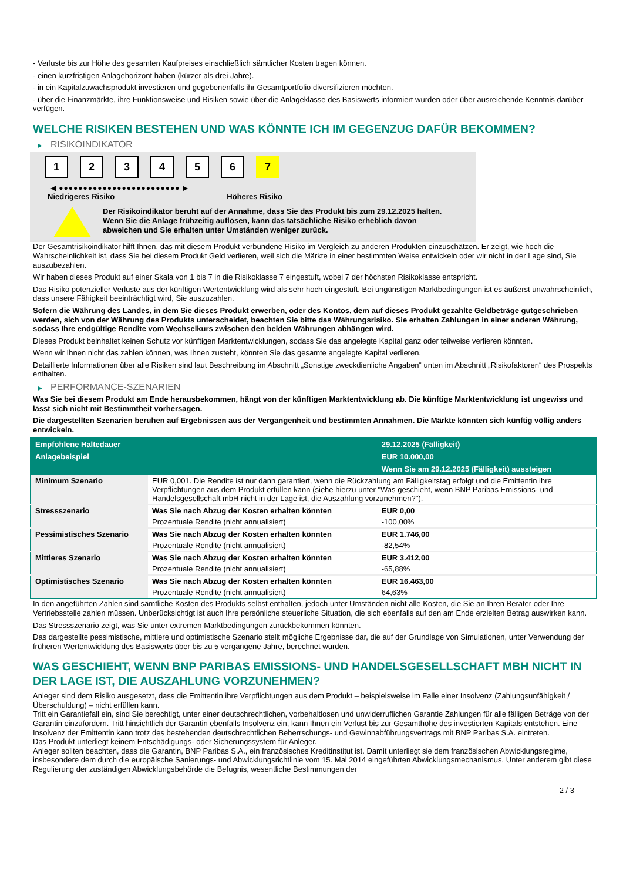- Verluste bis zur Höhe des gesamten Kaufpreises einschließlich sämtlicher Kosten tragen können.
- einen kurzfristigen Anlagehorizont haben (kürzer als drei Jahre).
- in ein Kapitalzuwachsprodukt investieren und gegebenenfalls ihr Gesamtportfolio diversifizieren möchten.
- über die Finanzmärkte, ihre Funktionsweise und Risiken sowie über die Anlageklasse des Basiswerts informiert wurden oder über ausreichende Kenntnis darüber verfügen.
WELCHE RISIKEN BESTEHEN UND WAS KÖNNTE ICH IM GEGENZUG DAFÜR BEKOMMEN?
▶ RISIKOINDIKATOR
1 2 3 4 5 6 7
◀ ●●●●●●●●●●●●●●●●●●●●●●●●● ▶
Niedrigeres Risiko Höheres Risiko
Der Risikoindikator beruht auf der Annahme, dass Sie das Produkt bis zum 29.12.2025 halten.
Wenn Sie die Anlage frühzeitig auflösen, kann das tatsächliche Risiko erheblich davon abweichen und Sie erhalten unter Umständen weniger zurück.
Der Gesamtrisikoindikator hilft Ihnen, das mit diesem Produkt verbundene Risiko im Vergleich zu anderen Produkten einzuschätzen. Er zeigt, wie hoch die Wahrscheinlichkeit ist, dass Sie bei diesem Produkt Geld verlieren, weil sich die Märkte in einer bestimmten Weise entwickeln oder wir nicht in der Lage sind, Sie auszubezahlen.
Wir haben dieses Produkt auf einer Skala von 1 bis 7 in die Risikoklasse 7 eingestuft, wobei 7 der höchsten Risikoklasse entspricht.
Das Risiko potenzieller Verluste aus der künftigen Wertentwicklung wird als sehr hoch eingestuft. Bei ungünstigen Marktbedingungen ist es äußerst unwahrscheinlich, dass unsere Fähigkeit beeinträchtigt wird, Sie auszuzahlen.
Sofern die Währung des Landes, in dem Sie dieses Produkt erwerben, oder des Kontos, dem auf dieses Produkt gezahlte Geldbeträge gutgeschrieben werden, sich von der Währung des Produkts unterscheidet, beachten Sie bitte das Währungsrisiko. Sie erhalten Zahlungen in einer anderen Währung, sodass Ihre endgültige Rendite vom Wechselkurs zwischen den beiden Währungen abhängen wird.
Dieses Produkt beinhaltet keinen Schutz vor künftigen Marktentwicklungen, sodass Sie das angelegte Kapital ganz oder teilweise verlieren könnten.
Wenn wir Ihnen nicht das zahlen können, was Ihnen zusteht, könnten Sie das gesamte angelegte Kapital verlieren.
Detaillierte Informationen über alle Risiken sind laut Beschreibung im Abschnitt „Sonstige zweckdienliche Angaben“ unten im Abschnitt „Risikofaktoren“ des Prospekts enthalten.
▶ PERFORMANCE-SZENARIEN
Was Sie bei diesem Produkt am Ende herausbekommen, hängt von der künftigen Marktentwicklung ab. Die künftige Marktentwicklung ist ungewiss und lässt sich nicht mit Bestimmtheit vorhersagen.
Die dargestellten Szenarien beruhen auf Ergebnissen aus der Vergangenheit und bestimmten Annahmen. Die Märkte könnten sich künftig völlig anders entwickeln.
| Empfohlene Haltedauer | | 29.12.2025 (Fälligkeit) |
| --- | --- | --- |
| Anlagebeispiel | | EUR 10.000,00 |
| | | Wenn Sie am 29.12.2025 (Fälligkeit) aussteigen |
| Minimum Szenario | EUR 0,001. Die Rendite ist nur dann garantiert, wenn die Rückzahlung am Fälligkeitstag erfolgt und die Emittentin ihre Verpflichtungen aus dem Produkt erfüllen kann (siehe hierzu unter "Was geschieht, wenn BNP Paribas Emissions- und Handelsgesellschaft mbH nicht in der Lage ist, die Auszahlung vorzunehmen?"). | |
| Stressszenario | Was Sie nach Abzug der Kosten erhalten könnten | EUR 0,00 |
| | Prozentuale Rendite (nicht annualisiert) | -100,00% |
| Pessimistisches Szenario | Was Sie nach Abzug der Kosten erhalten könnten | EUR 1.746,00 |
| | Prozentuale Rendite (nicht annualisiert) | -82,54% |
| Mittleres Szenario | Was Sie nach Abzug der Kosten erhalten könnten | EUR 3.412,00 |
| | Prozentuale Rendite (nicht annualisiert) | -65,88% |
| Optimistisches Szenario | Was Sie nach Abzug der Kosten erhalten könnten | EUR 16.463,00 |
| | Prozentuale Rendite (nicht annualisiert) | 64,63% |
In den angeführten Zahlen sind sämtliche Kosten des Produkts selbst enthalten, jedoch unter Umständen nicht alle Kosten, die Sie an Ihren Berater oder Ihre Vertriebsstelle zahlen müssen. Unberücksichtigt ist auch Ihre persönliche steuerliche Situation, die sich ebenfalls auf den am Ende erzielten Betrag auswirken kann.
Das Stressszenario zeigt, was Sie unter extremen Marktbedingungen zurückbekommen könnten.
Das dargestellte pessimistische, mittlere und optimistische Szenario stellt mögliche Ergebnisse dar, die auf der Grundlage von Simulationen, unter Verwendung der früheren Wertentwicklung des Basiswerts über bis zu 5 vergangene Jahre, berechnet wurden.
WAS GESCHIEHT, WENN BNP PARIBAS EMISSIONS- UND HANDELSGESELLSCHAFT MBH NICHT IN DER LAGE IST, DIE AUSZAHLUNG VORZUNEHMEN?
Anleger sind dem Risiko ausgesetzt, dass die Emittentin ihre Verpflichtungen aus dem Produkt – beispielsweise im Falle einer Insolvenz (Zahlungsunfähigkeit / Überschuldung) – nicht erfüllen kann.
Tritt ein Garantiefall ein, sind Sie berechtigt, unter einer deutschrechtlichen, vorbehaltlosen und unwiderruflichen Garantie Zahlungen für alle fälligen Beträge von der Garantin einzufordern. Tritt hinsichtlich der Garantin ebenfalls Insolvenz ein, kann Ihnen ein Verlust bis zur Gesamthöhe des investierten Kapitals entstehen. Eine Insolvenz der Emittentin kann trotz des bestehenden deutschrechtlichen Beherrschungs- und Gewinnabführungsvertrags mit BNP Paribas S.A. eintreten.
Das Produkt unterliegt keinem Entschädigungs- oder Sicherungssystem für Anleger.
Anleger sollten beachten, dass die Garantin, BNP Paribas S.A., ein französisches Kreditinstitut ist. Damit unterliegt sie dem französischen Abwicklungsregime, insbesondere dem durch die europäische Sanierungs- und Abwicklungsrichtlinie vom 15. Mai 2014 eingeführten Abwicklungsmechanismus. Unter anderem gibt diese Regulierung der zuständigen Abwicklungsbehörde die Befugnis, wesentliche Bestimmungen der
2 / 3